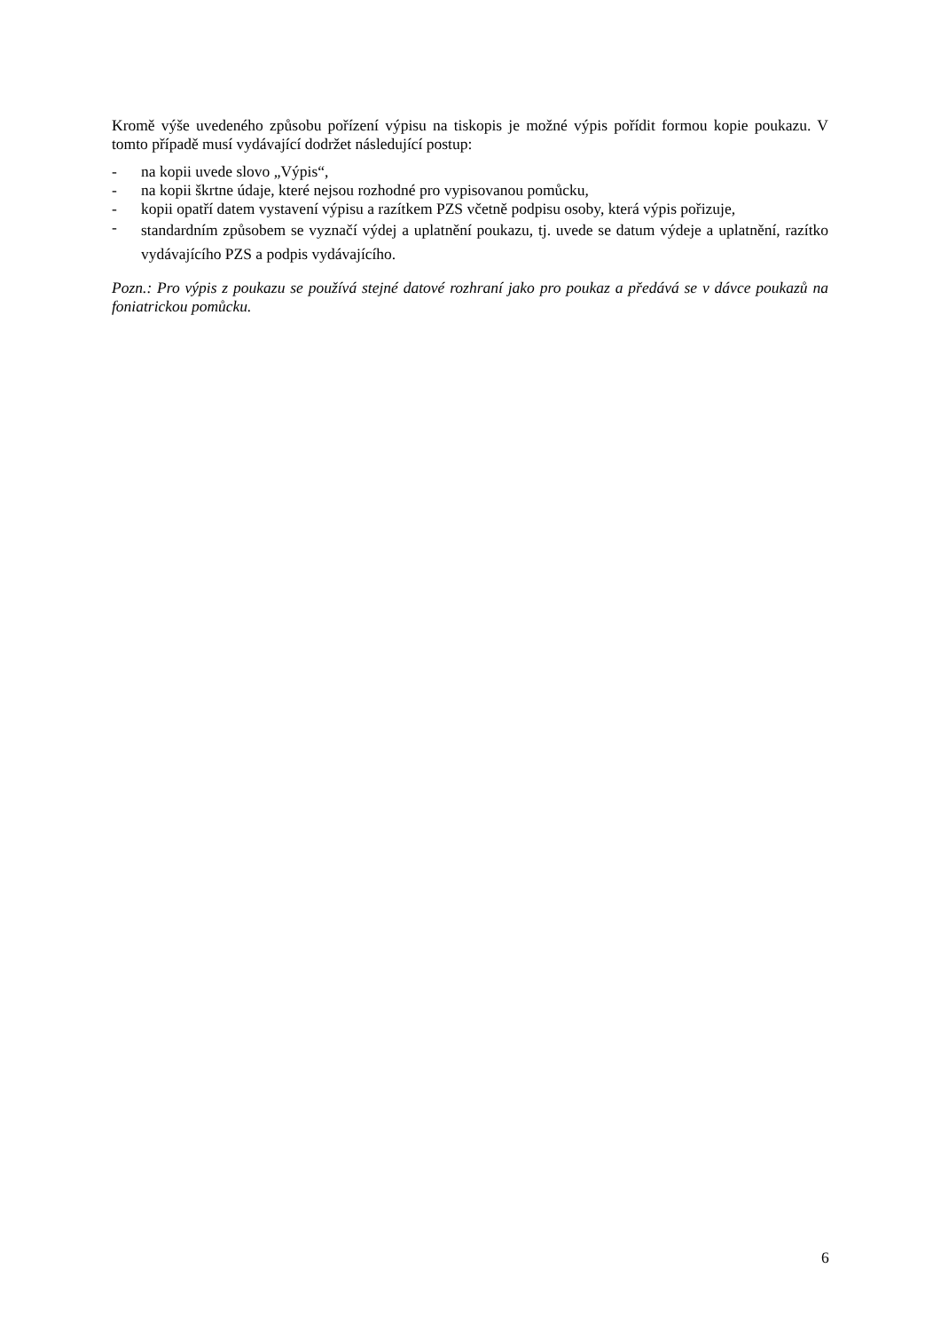Kromě výše uvedeného způsobu pořízení výpisu na tiskopis je možné výpis pořídit formou kopie poukazu. V tomto případě musí vydávající dodržet následující postup:
- na kopii uvede slovo „Výpis“,
- na kopii škrtne údaje, které nejsou rozhodné pro vypisovanou pomůcku,
- kopii opatří datem vystavení výpisu a razítkem PZS včetně podpisu osoby, která výpis pořizuje,
- standardním způsobem se vyznačí výdej a uplatnění poukazu, tj. uvede se datum výdeje a uplatnění, razítko vydávajícího PZS a podpis vydávajícího.
Pozn.: Pro výpis z poukazu se používá stejné datové rozhraní jako pro poukaz a předává se v dávce poukazů na foniatrickou pomůcku.
6